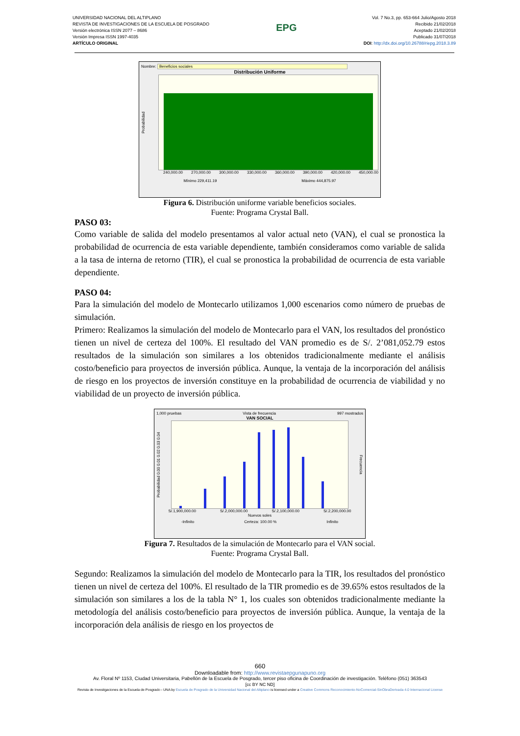UNIVERSIDAD NACIONAL DEL ALTIPLANO
REVISTA DE INVESTIGACIONES DE LA ESCUELA DE POSGRADO
Versión electrónica ISSN 2077 – 8686
Versión Impresa ISSN 1997-4035
ARTÍCULO ORIGINAL
EPG
Vol. 7 No.3, pp. 653-664 Julio/Agosto 2018
Recibido 21/02/2018
Aceptado 21/02/2018
Publicado 31/07/2018
DOI: http://dx.doi.org/10.26788/riepg.2018.3.89
Nombre: Beneficios sociales
Distribución Uniforme
Probabilidad
240,000.00 270,000.00 300,000.00 330,000.00 360,000.00 390,000.00 420,000.00 450,000.00
Mínimo 229,411.19 Máximo 444,875.97
Figura 6. Distribución uniforme variable beneficios sociales.
Fuente: Programa Crystal Ball.
PASO 03:
Como variable de salida del modelo presentamos al valor actual neto (VAN), el cual se pronostica la probabilidad de ocurrencia de esta variable dependiente, también consideramos como variable de salida a la tasa de interna de retorno (TIR), el cual se pronostica la probabilidad de ocurrencia de esta variable dependiente.
PASO 04:
Para la simulación del modelo de Montecarlo utilizamos 1,000 escenarios como número de pruebas de simulación.
Primero: Realizamos la simulación del modelo de Montecarlo para el VAN, los resultados del pronóstico tienen un nivel de certeza del 100%. El resultado del VAN promedio es de S/. 2’081,052.79 estos resultados de la simulación son similares a los obtenidos tradicionalmente mediante el análisis costo/beneficio para proyectos de inversión pública. Aunque, la ventaja de la incorporación del análisis de riesgo en los proyectos de inversión constituye en la probabilidad de ocurrencia de viabilidad y no viabilidad de un proyecto de inversión pública.
1,000 pruebas Vista de frecuencia 997 mostrados
VAN SOCIAL
Probabilidad 0.00 0.01 0.02 0.03 0.04
Frecuencia
S/.1,900,000.00 S/.2,000,000.00 S/.2,100,000.00 S/.2,200,000.00
Nuevos soles
-Infinito Certeza: 100.00 % Infinito
Figura 7. Resultados de la simulación de Montecarlo para el VAN social.
Fuente: Programa Crystal Ball.
Segundo: Realizamos la simulación del modelo de Montecarlo para la TIR, los resultados del pronóstico tienen un nivel de certeza del 100%. El resultado de la TIR promedio es de 39.65% estos resultados de la simulación son similares a los de la tabla N° 1, los cuales son obtenidos tradicionalmente mediante la metodología del análisis costo/beneficio para proyectos de inversión pública. Aunque, la ventaja de la incorporación dela análisis de riesgo en los proyectos de
660
Downloadable from: http://www.revistaepgunapuno.org
Av. Floral Nº 1153, Ciudad Universitaria, Pabellón de la Escuela de Posgrado, tercer piso oficina de Coordinación de investigación. Teléfono (051) 363543
[cc BY NC ND]
Revista de Investigaciones de la Escuela de Posgrado - UNA by Escuela de Posgrado de la Universidad Nacional del Altiplano is licensed under a Creative Commons Reconocimiento-NoComercial-SinObraDerivada 4.0 Internacional License